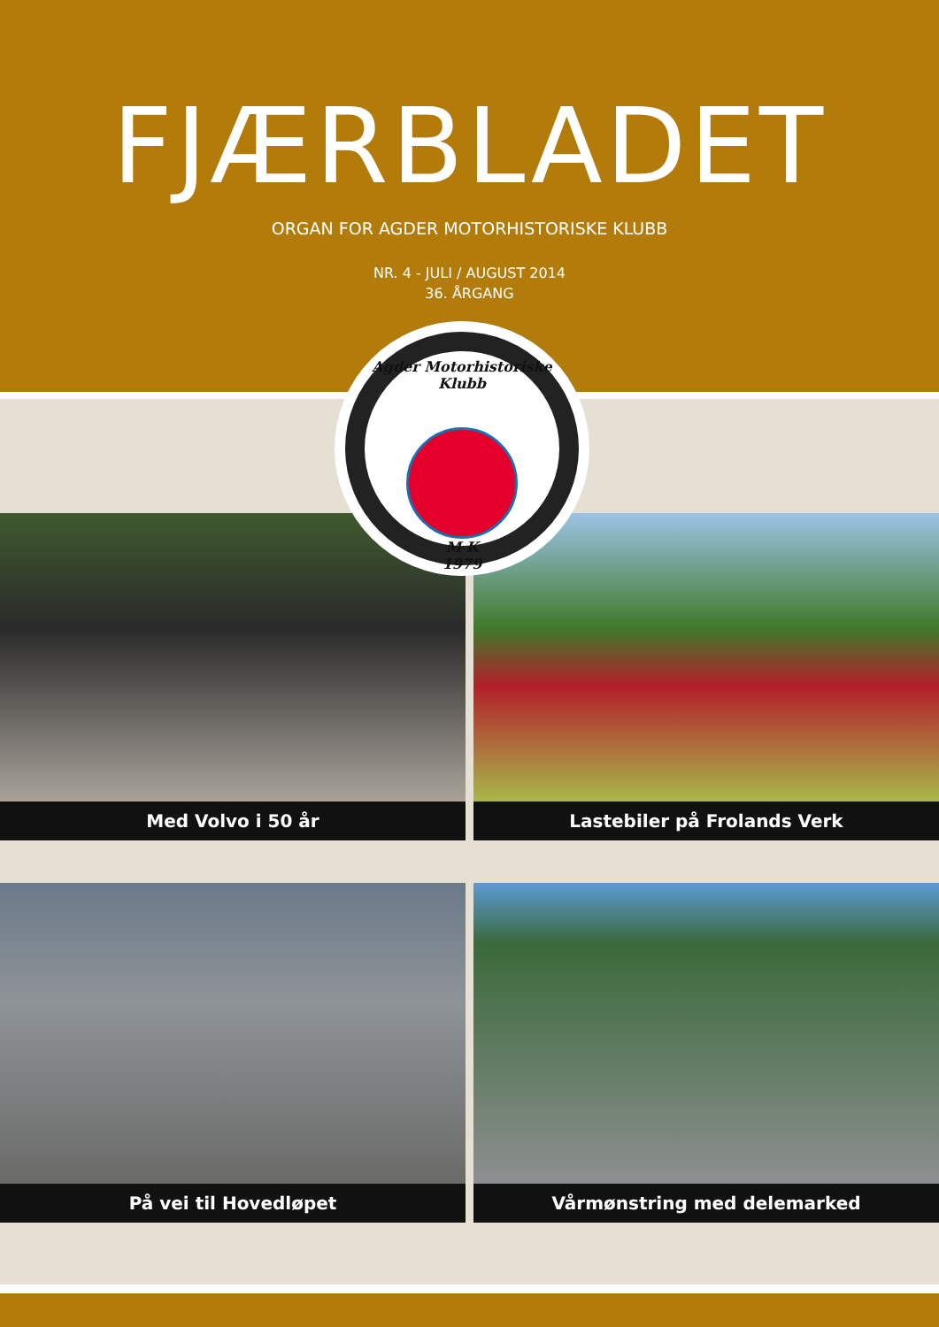FJÆRBLADET
ORGAN FOR AGDER MOTORHISTORISKE KLUBB
NR. 4 - JULI / AUGUST 2014
36. ÅRGANG
Agder Motorhistoriske Klubb
M K
1979
Med Volvo i 50 år
Lastebiler på Frolands Verk
På vei til Hovedløpet
Vårmønstring med delemarked